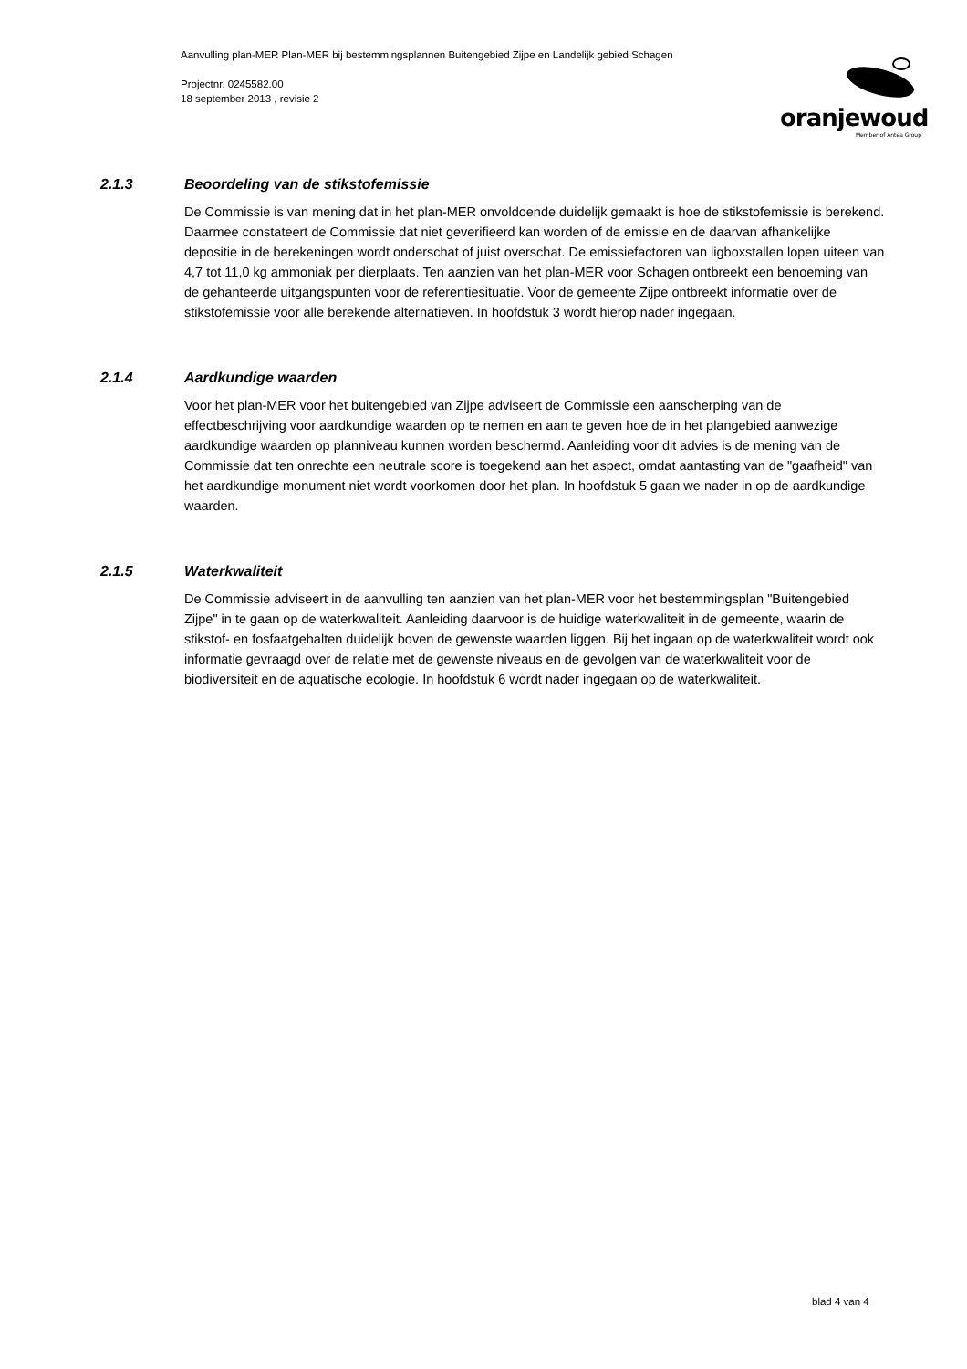Aanvulling plan-MER Plan-MER bij bestemmingsplannen Buitengebied Zijpe en Landelijk gebied Schagen
Projectnr. 0245582.00
18 september 2013 , revisie 2
oranjewoud
Member of Antea Group
2.1.3 Beoordeling van de stikstofemissie
De Commissie is van mening dat in het plan-MER onvoldoende duidelijk gemaakt is hoe de stikstofemissie is berekend. Daarmee constateert de Commissie dat niet geverifieerd kan worden of de emissie en de daarvan afhankelijke depositie in de berekeningen wordt onderschat of juist overschat. De emissiefactoren van ligboxstallen lopen uiteen van 4,7 tot 11,0 kg ammoniak per dierplaats. Ten aanzien van het plan-MER voor Schagen ontbreekt een benoeming van de gehanteerde uitgangspunten voor de referentiesituatie. Voor de gemeente Zijpe ontbreekt informatie over de stikstofemissie voor alle berekende alternatieven. In hoofdstuk 3 wordt hierop nader ingegaan.
2.1.4 Aardkundige waarden
Voor het plan-MER voor het buitengebied van Zijpe adviseert de Commissie een aanscherping van de effectbeschrijving voor aardkundige waarden op te nemen en aan te geven hoe de in het plangebied aanwezige aardkundige waarden op planniveau kunnen worden beschermd. Aanleiding voor dit advies is de mening van de Commissie dat ten onrechte een neutrale score is toegekend aan het aspect, omdat aantasting van de "gaafheid" van het aardkundige monument niet wordt voorkomen door het plan. In hoofdstuk 5 gaan we nader in op de aardkundige waarden.
2.1.5 Waterkwaliteit
De Commissie adviseert in de aanvulling ten aanzien van het plan-MER voor het bestemmingsplan "Buitengebied Zijpe" in te gaan op de waterkwaliteit. Aanleiding daarvoor is de huidige waterkwaliteit in de gemeente, waarin de stikstof- en fosfaatgehalten duidelijk boven de gewenste waarden liggen. Bij het ingaan op de waterkwaliteit wordt ook informatie gevraagd over de relatie met de gewenste niveaus en de gevolgen van de waterkwaliteit voor de biodiversiteit en de aquatische ecologie. In hoofdstuk 6 wordt nader ingegaan op de waterkwaliteit.
blad 4 van 4